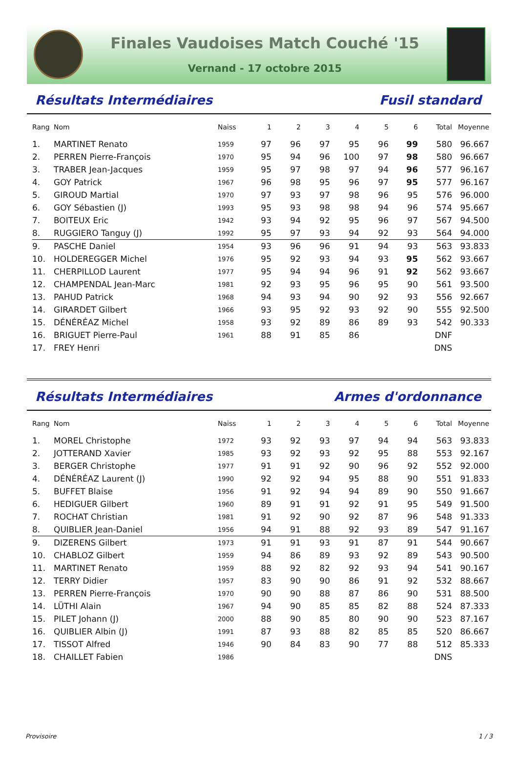Finales Vaudoises Match Couché '15
Vernand - 17 octobre 2015
Résultats Intermédiaires Fusil standard
| Rang | Nom | Naiss | 1 | 2 | 3 | 4 | 5 | 6 | Total | Moyenne |
| --- | --- | --- | --- | --- | --- | --- | --- | --- | --- | --- |
| 1. | MARTINET Renato | 1959 | 97 | 96 | 97 | 95 | 96 | 99 | 580 | 96.667 |
| 2. | PERREN Pierre-François | 1970 | 95 | 94 | 96 | 100 | 97 | 98 | 580 | 96.667 |
| 3. | TRABER Jean-Jacques | 1959 | 95 | 97 | 98 | 97 | 94 | 96 | 577 | 96.167 |
| 4. | GOY Patrick | 1967 | 96 | 98 | 95 | 96 | 97 | 95 | 577 | 96.167 |
| 5. | GIROUD Martial | 1970 | 97 | 93 | 97 | 98 | 96 | 95 | 576 | 96.000 |
| 6. | GOY Sébastien (J) | 1993 | 95 | 93 | 98 | 98 | 94 | 96 | 574 | 95.667 |
| 7. | BOITEUX Eric | 1942 | 93 | 94 | 92 | 95 | 96 | 97 | 567 | 94.500 |
| 8. | RUGGIERO Tanguy (J) | 1992 | 95 | 97 | 93 | 94 | 92 | 93 | 564 | 94.000 |
| 9. | PASCHE Daniel | 1954 | 93 | 96 | 96 | 91 | 94 | 93 | 563 | 93.833 |
| 10. | HOLDEREGGER Michel | 1976 | 95 | 92 | 93 | 94 | 93 | 95 | 562 | 93.667 |
| 11. | CHERPILLOD Laurent | 1977 | 95 | 94 | 94 | 96 | 91 | 92 | 562 | 93.667 |
| 12. | CHAMPENDAL Jean-Marc | 1981 | 92 | 93 | 95 | 96 | 95 | 90 | 561 | 93.500 |
| 13. | PAHUD Patrick | 1968 | 94 | 93 | 94 | 90 | 92 | 93 | 556 | 92.667 |
| 14. | GIRARDET Gilbert | 1966 | 93 | 95 | 92 | 93 | 92 | 90 | 555 | 92.500 |
| 15. | DÉNÉRÉAZ Michel | 1958 | 93 | 92 | 89 | 86 | 89 | 93 | 542 | 90.333 |
| 16. | BRIGUET Pierre-Paul | 1961 | 88 | 91 | 85 | 86 | | | DNF | |
| 17. | FREY Henri | | | | | | | | DNS | |
Résultats Intermédiaires Armes d'ordonnance
| Rang | Nom | Naiss | 1 | 2 | 3 | 4 | 5 | 6 | Total | Moyenne |
| --- | --- | --- | --- | --- | --- | --- | --- | --- | --- | --- |
| 1. | MOREL Christophe | 1972 | 93 | 92 | 93 | 97 | 94 | 94 | 563 | 93.833 |
| 2. | JOTTERAND Xavier | 1985 | 93 | 92 | 93 | 92 | 95 | 88 | 553 | 92.167 |
| 3. | BERGER Christophe | 1977 | 91 | 91 | 92 | 90 | 96 | 92 | 552 | 92.000 |
| 4. | DÉNÉRÉAZ Laurent (J) | 1990 | 92 | 92 | 94 | 95 | 88 | 90 | 551 | 91.833 |
| 5. | BUFFET Blaise | 1956 | 91 | 92 | 94 | 94 | 89 | 90 | 550 | 91.667 |
| 6. | HEDIGUER Gilbert | 1960 | 89 | 91 | 91 | 92 | 91 | 95 | 549 | 91.500 |
| 7. | ROCHAT Christian | 1981 | 91 | 92 | 90 | 92 | 87 | 96 | 548 | 91.333 |
| 8. | QUIBLIER Jean-Daniel | 1956 | 94 | 91 | 88 | 92 | 93 | 89 | 547 | 91.167 |
| 9. | DIZERENS Gilbert | 1973 | 91 | 91 | 93 | 91 | 87 | 91 | 544 | 90.667 |
| 10. | CHABLOZ Gilbert | 1959 | 94 | 86 | 89 | 93 | 92 | 89 | 543 | 90.500 |
| 11. | MARTINET Renato | 1959 | 88 | 92 | 82 | 92 | 93 | 94 | 541 | 90.167 |
| 12. | TERRY Didier | 1957 | 83 | 90 | 90 | 86 | 91 | 92 | 532 | 88.667 |
| 13. | PERREN Pierre-François | 1970 | 90 | 90 | 88 | 87 | 86 | 90 | 531 | 88.500 |
| 14. | LÜTHI Alain | 1967 | 94 | 90 | 85 | 85 | 82 | 88 | 524 | 87.333 |
| 15. | PILET Johann (J) | 2000 | 88 | 90 | 85 | 80 | 90 | 90 | 523 | 87.167 |
| 16. | QUIBLIER Albin (J) | 1991 | 87 | 93 | 88 | 82 | 85 | 85 | 520 | 86.667 |
| 17. | TISSOT Alfred | 1946 | 90 | 84 | 83 | 90 | 77 | 88 | 512 | 85.333 |
| 18. | CHAILLET Fabien | 1986 | | | | | | | DNS | |
Provisoire 1 / 3